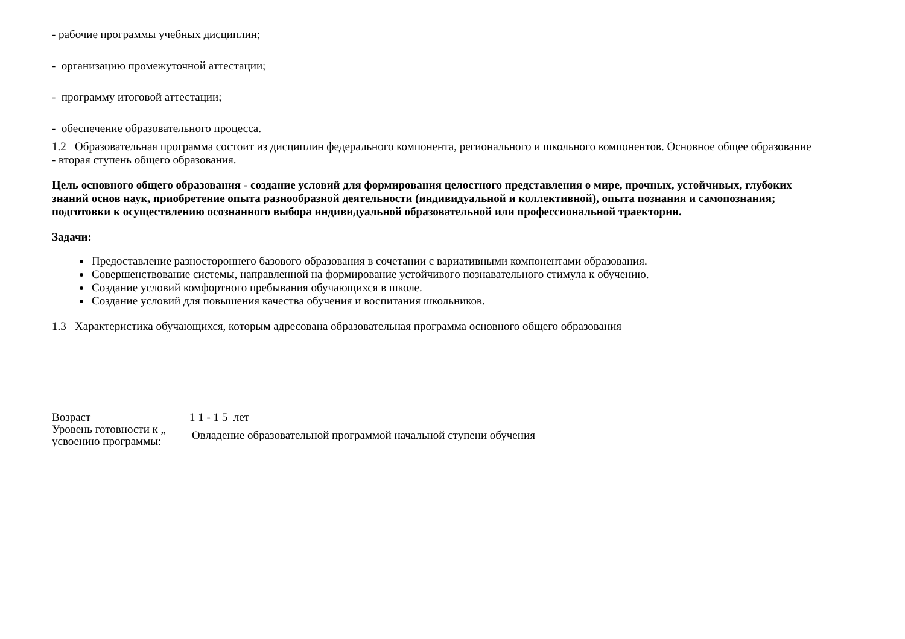- рабочие программы учебных дисциплин;
- организацию промежуточной аттестации;
- программу итоговой аттестации;
- обеспечение образовательного процесса.
1.2 Образовательная программа состоит из дисциплин федерального компонента, регионального и школьного компонентов. Основное общее образование - вторая ступень общего образования.
Цель основного общего образования - создание условий для формирования целостного представления о мире, прочных, устойчивых, глубоких знаний основ наук, приобретение опыта разнообразной деятельности (индивидуальной и коллективной), опыта познания и самопознания; подготовки к осуществлению осознанного выбора индивидуальной образовательной или профессиональной траектории.
Задачи:
Предоставление разностороннего базового образования в сочетании с вариативными компонентами образования.
Совершенствование системы, направленной на формирование устойчивого познавательного стимула к обучению.
Создание условий комфортного пребывания обучающихся в школе.
Создание условий для повышения качества обучения и воспитания школьников.
1.3 Характеристика обучающихся, которым адресована образовательная программа основного общего образования
Возраст 1 1 - 1 5 лет
Уровень готовности к „
усвоению программы:
Овладение образовательной программой начальной ступени обучения